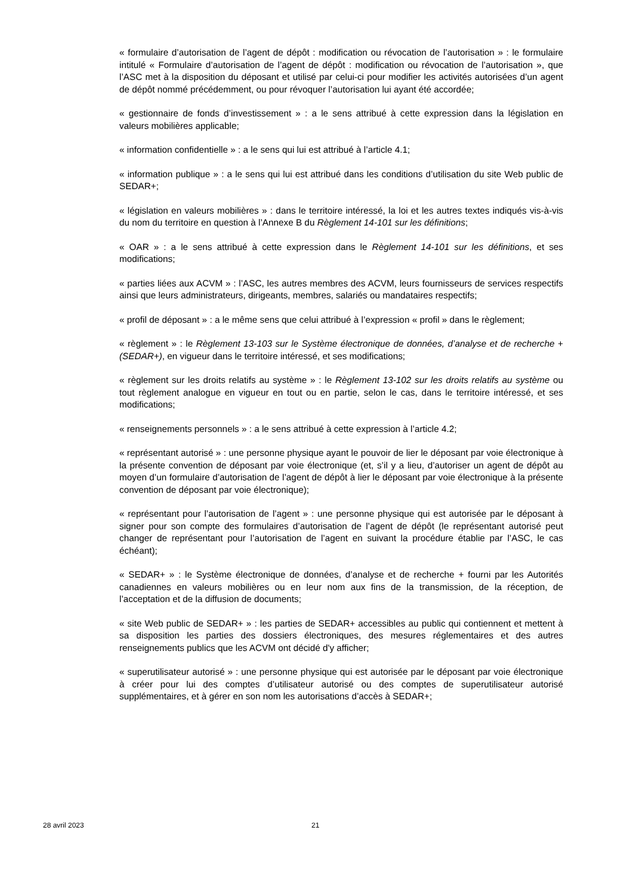« formulaire d’autorisation de l’agent de dépôt : modification ou révocation de l’autorisation » : le formulaire intitulé « Formulaire d’autorisation de l’agent de dépôt : modification ou révocation de l’autorisation », que l’ASC met à la disposition du déposant et utilisé par celui-ci pour modifier les activités autorisées d’un agent de dépôt nommé précédemment, ou pour révoquer l’autorisation lui ayant été accordée;
« gestionnaire de fonds d’investissement » : a le sens attribué à cette expression dans la législation en valeurs mobilières applicable;
« information confidentielle » : a le sens qui lui est attribué à l’article 4.1;
« information publique » : a le sens qui lui est attribué dans les conditions d’utilisation du site Web public de SEDAR+;
« législation en valeurs mobilières » : dans le territoire intéressé, la loi et les autres textes indiqués vis-à-vis du nom du territoire en question à l’Annexe B du Règlement 14-101 sur les définitions;
« OAR » : a le sens attribué à cette expression dans le Règlement 14-101 sur les définitions, et ses modifications;
« parties liées aux ACVM » : l’ASC, les autres membres des ACVM, leurs fournisseurs de services respectifs ainsi que leurs administrateurs, dirigeants, membres, salariés ou mandataires respectifs;
« profil de déposant » : a le même sens que celui attribué à l’expression « profil » dans le règlement;
« règlement » : le Règlement 13-103 sur le Système électronique de données, d’analyse et de recherche + (SEDAR+), en vigueur dans le territoire intéressé, et ses modifications;
« règlement sur les droits relatifs au système » : le Règlement 13-102 sur les droits relatifs au système ou tout règlement analogue en vigueur en tout ou en partie, selon le cas, dans le territoire intéressé, et ses modifications;
« renseignements personnels » : a le sens attribué à cette expression à l’article 4.2;
« représentant autorisé » : une personne physique ayant le pouvoir de lier le déposant par voie électronique à la présente convention de déposant par voie électronique (et, s’il y a lieu, d’autoriser un agent de dépôt au moyen d’un formulaire d’autorisation de l’agent de dépôt à lier le déposant par voie électronique à la présente convention de déposant par voie électronique);
« représentant pour l’autorisation de l’agent » : une personne physique qui est autorisée par le déposant à signer pour son compte des formulaires d’autorisation de l’agent de dépôt (le représentant autorisé peut changer de représentant pour l’autorisation de l’agent en suivant la procédure établie par l’ASC, le cas échéant);
« SEDAR+ » : le Système électronique de données, d’analyse et de recherche + fourni par les Autorités canadiennes en valeurs mobilières ou en leur nom aux fins de la transmission, de la réception, de l’acceptation et de la diffusion de documents;
« site Web public de SEDAR+ » : les parties de SEDAR+ accessibles au public qui contiennent et mettent à sa disposition les parties des dossiers électroniques, des mesures réglementaires et des autres renseignements publics que les ACVM ont décidé d'y afficher;
« superutilisateur autorisé » : une personne physique qui est autorisée par le déposant par voie électronique à créer pour lui des comptes d’utilisateur autorisé ou des comptes de superutilisateur autorisé supplémentaires, et à gérer en son nom les autorisations d’accès à SEDAR+;
28 avril 2023 21